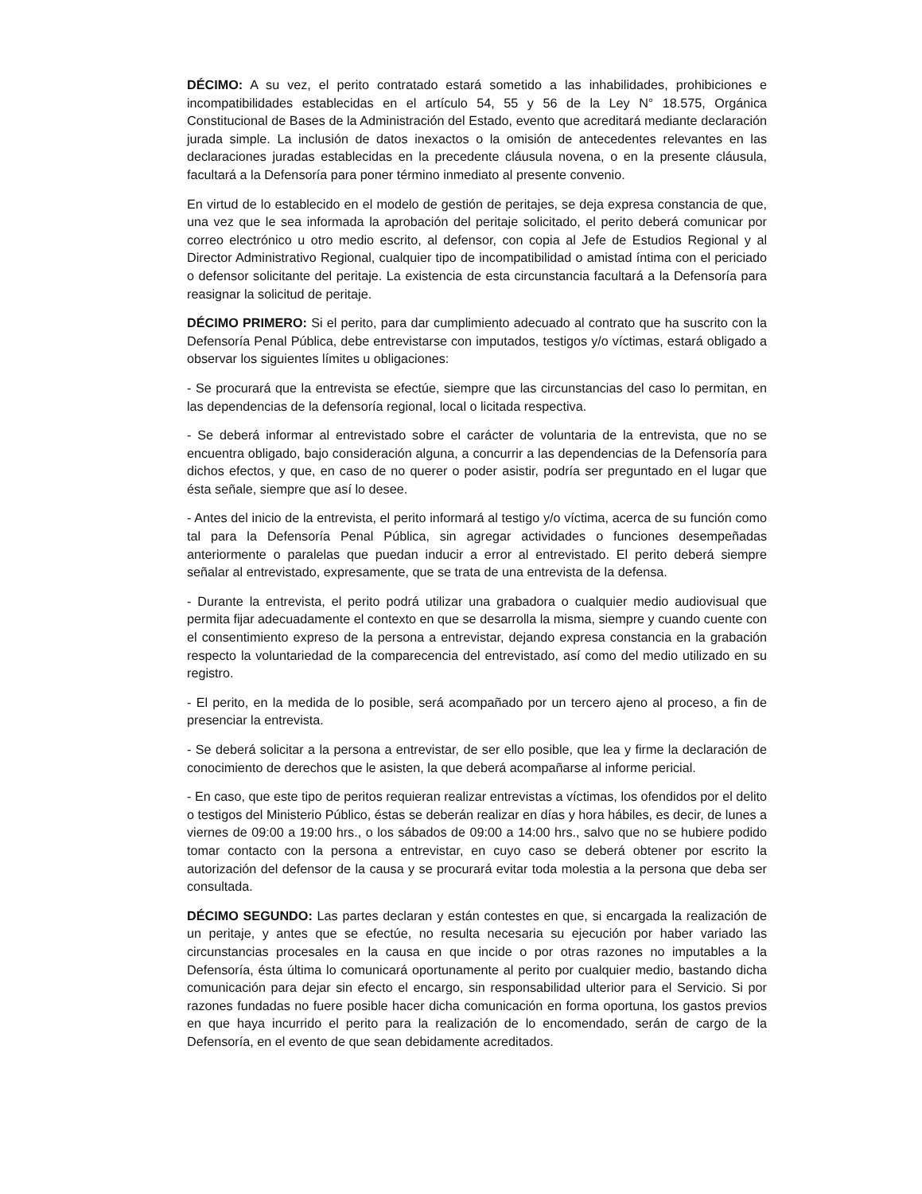DÉCIMO: A su vez, el perito contratado estará sometido a las inhabilidades, prohibiciones e incompatibilidades establecidas en el artículo 54, 55 y 56 de la Ley N° 18.575, Orgánica Constitucional de Bases de la Administración del Estado, evento que acreditará mediante declaración jurada simple. La inclusión de datos inexactos o la omisión de antecedentes relevantes en las declaraciones juradas establecidas en la precedente cláusula novena, o en la presente cláusula, facultará a la Defensoría para poner término inmediato al presente convenio.
En virtud de lo establecido en el modelo de gestión de peritajes, se deja expresa constancia de que, una vez que le sea informada la aprobación del peritaje solicitado, el perito deberá comunicar por correo electrónico u otro medio escrito, al defensor, con copia al Jefe de Estudios Regional y al Director Administrativo Regional, cualquier tipo de incompatibilidad o amistad íntima con el periciado o defensor solicitante del peritaje. La existencia de esta circunstancia facultará a la Defensoría para reasignar la solicitud de peritaje.
DÉCIMO PRIMERO: Si el perito, para dar cumplimiento adecuado al contrato que ha suscrito con la Defensoría Penal Pública, debe entrevistarse con imputados, testigos y/o víctimas, estará obligado a observar los siguientes límites u obligaciones:
- Se procurará que la entrevista se efectúe, siempre que las circunstancias del caso lo permitan, en las dependencias de la defensoría regional, local o licitada respectiva.
- Se deberá informar al entrevistado sobre el carácter de voluntaria de la entrevista, que no se encuentra obligado, bajo consideración alguna, a concurrir a las dependencias de la Defensoría para dichos efectos, y que, en caso de no querer o poder asistir, podría ser preguntado en el lugar que ésta señale, siempre que así lo desee.
- Antes del inicio de la entrevista, el perito informará al testigo y/o víctima, acerca de su función como tal para la Defensoría Penal Pública, sin agregar actividades o funciones desempeñadas anteriormente o paralelas que puedan inducir a error al entrevistado. El perito deberá siempre señalar al entrevistado, expresamente, que se trata de una entrevista de la defensa.
- Durante la entrevista, el perito podrá utilizar una grabadora o cualquier medio audiovisual que permita fijar adecuadamente el contexto en que se desarrolla la misma, siempre y cuando cuente con el consentimiento expreso de la persona a entrevistar, dejando expresa constancia en la grabación respecto la voluntariedad de la comparecencia del entrevistado, así como del medio utilizado en su registro.
- El perito, en la medida de lo posible, será acompañado por un tercero ajeno al proceso, a fin de presenciar la entrevista.
- Se deberá solicitar a la persona a entrevistar, de ser ello posible, que lea y firme la declaración de conocimiento de derechos que le asisten, la que deberá acompañarse al informe pericial.
- En caso, que este tipo de peritos requieran realizar entrevistas a víctimas, los ofendidos por el delito o testigos del Ministerio Público, éstas se deberán realizar en días y hora hábiles, es decir, de lunes a viernes de 09:00 a 19:00 hrs., o los sábados de 09:00 a 14:00 hrs., salvo que no se hubiere podido tomar contacto con la persona a entrevistar, en cuyo caso se deberá obtener por escrito la autorización del defensor de la causa y se procurará evitar toda molestia a la persona que deba ser consultada.
DÉCIMO SEGUNDO: Las partes declaran y están contestes en que, si encargada la realización de un peritaje, y antes que se efectúe, no resulta necesaria su ejecución por haber variado las circunstancias procesales en la causa en que incide o por otras razones no imputables a la Defensoría, ésta última lo comunicará oportunamente al perito por cualquier medio, bastando dicha comunicación para dejar sin efecto el encargo, sin responsabilidad ulterior para el Servicio. Si por razones fundadas no fuere posible hacer dicha comunicación en forma oportuna, los gastos previos en que haya incurrido el perito para la realización de lo encomendado, serán de cargo de la Defensoría, en el evento de que sean debidamente acreditados.